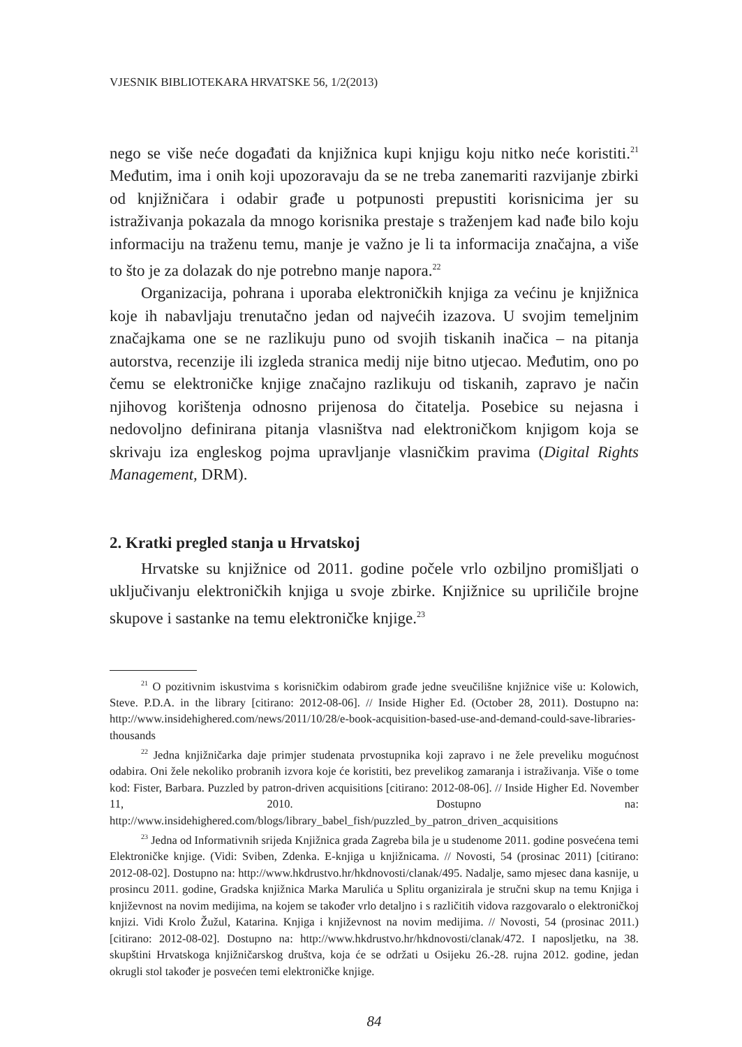VJESNIK BIBLIOTEKARA HRVATSKE 56, 1/2(2013)
nego se više neće događati da knjižnica kupi knjigu koju nitko neće koristiti.<sup>21</sup> Međutim, ima i onih koji upozoravaju da se ne treba zanemariti razvijanje zbirki od knjižničara i odabir građe u potpunosti prepustiti korisnicima jer su istraživanja pokazala da mnogo korisnika prestaje s traženjem kad nađe bilo koju informaciju na traženu temu, manje je važno je li ta informacija značajna, a više to što je za dolazak do nje potrebno manje napora.<sup>22</sup>
Organizacija, pohrana i uporaba elektroničkih knjiga za većinu je knjižnica koje ih nabavljaju trenutačno jedan od najvećih izazova. U svojim temeljnim značajkama one se ne razlikuju puno od svojih tiskanih inačica – na pitanja autorstva, recenzije ili izgleda stranica medij nije bitno utjecao. Međutim, ono po čemu se elektroničke knjige značajno razlikuju od tiskanih, zapravo je način njihovog korištenja odnosno prijenosa do čitatelja. Posebice su nejasna i nedovoljno definirana pitanja vlasništva nad elektroničkom knjigom koja se skrivaju iza engleskog pojma upravljanje vlasničkim pravima (Digital Rights Management, DRM).
2. Kratki pregled stanja u Hrvatskoj
Hrvatske su knjižnice od 2011. godine počele vrlo ozbiljno promišljati o uključivanju elektroničkih knjiga u svoje zbirke. Knjižnice su upriličile brojne skupove i sastanke na temu elektroničke knjige.<sup>23</sup>
<sup>21</sup> O pozitivnim iskustvima s korisničkim odabirom građe jedne sveučilišne knjižnice više u: Kolowich, Steve. P.D.A. in the library [citirano: 2012-08-06]. // Inside Higher Ed. (October 28, 2011). Dostupno na: http://www.insidehighered.com/news/2011/10/28/e-book-acquisition-based-use-and-demand-could-save-libraries-thousands
<sup>22</sup> Jedna knjižničarka daje primjer studenata prvostupnika koji zapravo i ne žele preveliku mogućnost odabira. Oni žele nekoliko probranih izvora koje će koristiti, bez prevelikog zamaranja i istraživanja. Više o tome kod: Fister, Barbara. Puzzled by patron-driven acquisitions [citirano: 2012-08-06]. // Inside Higher Ed. November 11, 2010. Dostupno na: http://www.insidehighered.com/blogs/library_babel_fish/puzzled_by_patron_driven_acquisitions
<sup>23</sup> Jedna od Informativnih srijeda Knjižnica grada Zagreba bila je u studenome 2011. godine posvećena temi Elektroničke knjige. (Vidi: Sviben, Zdenka. E-knjiga u knjižnicama. // Novosti, 54 (prosinac 2011) [citirano: 2012-08-02]. Dostupno na: http://www.hkdrustvo.hr/hkdnovosti/clanak/495. Nadalje, samo mjesec dana kasnije, u prosincu 2011. godine, Gradska knjižnica Marka Marulića u Splitu organizirala je stručni skup na temu Knjiga i književnost na novim medijima, na kojem se također vrlo detaljno i s različitih vidova razgovaralo o elektroničkoj knjizi. Vidi Krolo Žužul, Katarina. Knjiga i književnost na novim medijima. // Novosti, 54 (prosinac 2011.) [citirano: 2012-08-02]. Dostupno na: http://www.hkdrustvo.hr/hkdnovosti/clanak/472. I naposljetku, na 38. skupštini Hrvatskoga knjižničarskog društva, koja će se održati u Osijeku 26.-28. rujna 2012. godine, jedan okrugli stol također je posvećen temi elektroničke knjige.
84